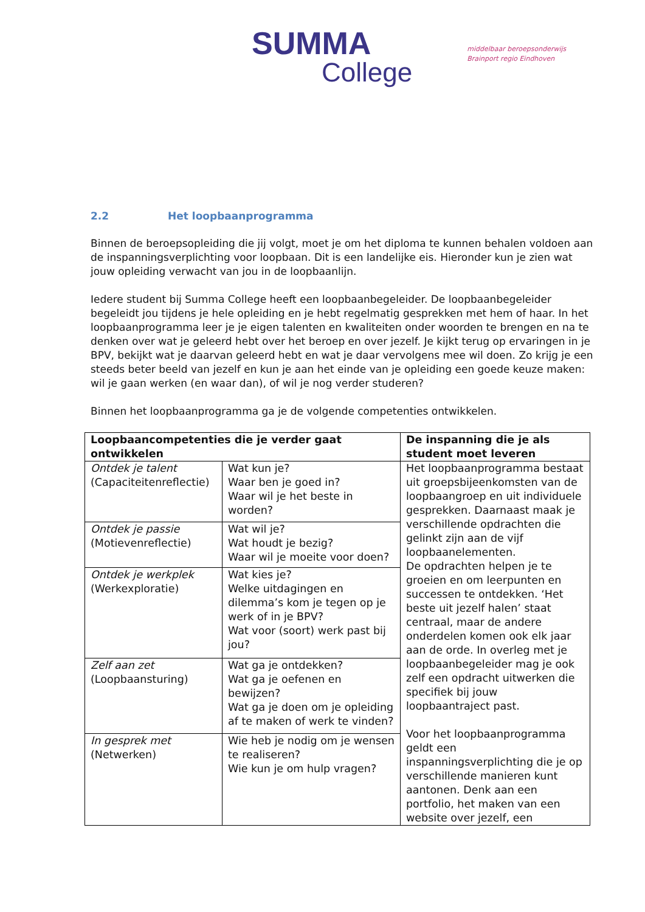SUMMA
College
middelbaar beroepsonderwijs
Brainport regio Eindhoven
2.2 Het loopbaanprogramma
Binnen de beroepsopleiding die jij volgt, moet je om het diploma te kunnen behalen voldoen aan de inspanningsverplichting voor loopbaan. Dit is een landelijke eis. Hieronder kun je zien wat jouw opleiding verwacht van jou in de loopbaanlijn.
Iedere student bij Summa College heeft een loopbaanbegeleider. De loopbaanbegeleider begeleidt jou tijdens je hele opleiding en je hebt regelmatig gesprekken met hem of haar. In het loopbaanprogramma leer je je eigen talenten en kwaliteiten onder woorden te brengen en na te denken over wat je geleerd hebt over het beroep en over jezelf. Je kijkt terug op ervaringen in je BPV, bekijkt wat je daarvan geleerd hebt en wat je daar vervolgens mee wil doen. Zo krijg je een steeds beter beeld van jezelf en kun je aan het einde van je opleiding een goede keuze maken: wil je gaan werken (en waar dan), of wil je nog verder studeren?
Binnen het loopbaanprogramma ga je de volgende competenties ontwikkelen.
| Loopbaancompetenties die je verder gaat ontwikkelen | | De inspanning die je als student moet leveren |
| --- | --- | --- |
| Ontdek je talent (Capaciteitenreflectie) | Wat kun je? Waar ben je goed in? Waar wil je het beste in worden? | Het loopbaanprogramma bestaat uit groepsbijeenkomsten van de loopbaangroep en uit individuele gesprekken. Daarnaast maak je verschillende opdrachten die gelinkt zijn aan de vijf loopbaanelementen. De opdrachten helpen je te groeien en om leerpunten en successen te ontdekken. ‘Het beste uit jezelf halen’ staat centraal, maar de andere onderdelen komen ook elk jaar aan de orde. In overleg met je loopbaanbegeleider mag je ook zelf een opdracht uitwerken die specifiek bij jouw loopbaantraject past. Voor het loopbaanprogramma geldt een inspanningsverplichting die je op verschillende manieren kunt aantonen. Denk aan een portfolio, het maken van een website over jezelf, een |
| Ontdek je passie (Motievenreflectie) | Wat wil je? Wat houdt je bezig? Waar wil je moeite voor doen? | |
| Ontdek je werkplek (Werkexploratie) | Wat kies je? Welke uitdagingen en dilemma’s kom je tegen op je werk of in je BPV? Wat voor (soort) werk past bij jou? | |
| Zelf aan zet (Loopbaansturing) | Wat ga je ontdekken? Wat ga je oefenen en bewijzen? Wat ga je doen om je opleiding af te maken of werk te vinden? | |
| In gesprek met (Netwerken) | Wie heb je nodig om je wensen te realiseren? Wie kun je om hulp vragen? | |